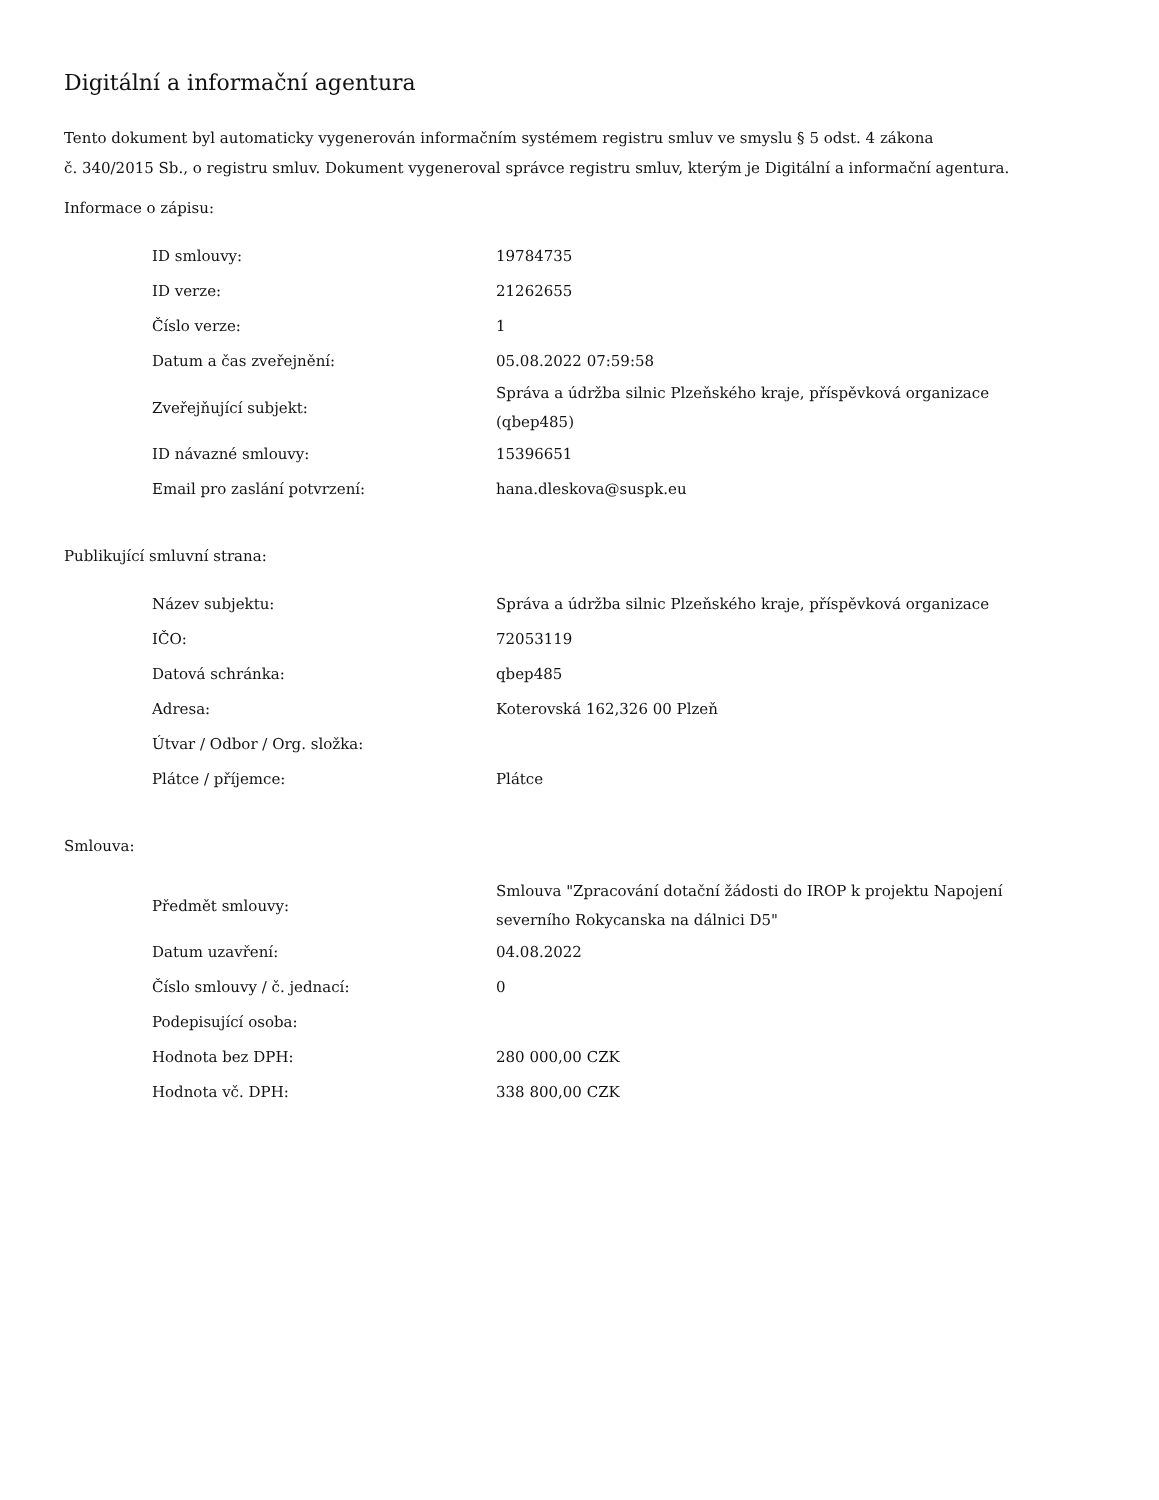Digitální a informační agentura
Tento dokument byl automaticky vygenerován informačním systémem registru smluv ve smyslu § 5 odst. 4 zákona
č. 340/2015 Sb., o registru smluv. Dokument vygeneroval správce registru smluv, kterým je Digitální a informační agentura.
Informace o zápisu:
| ID smlouvy: | 19784735 |
| ID verze: | 21262655 |
| Číslo verze: | 1 |
| Datum a čas zveřejnění: | 05.08.2022 07:59:58 |
| Zveřejňující subjekt: | Správa a údržba silnic Plzeňského kraje, příspěvková organizace (qbep485) |
| ID návazné smlouvy: | 15396651 |
| Email pro zaslání potvrzení: | hana.dleskova@suspk.eu |
Publikující smluvní strana:
| Název subjektu: | Správa a údržba silnic Plzeňského kraje, příspěvková organizace |
| IČO: | 72053119 |
| Datová schránka: | qbep485 |
| Adresa: | Koterovská 162,326 00 Plzeň |
| Útvar / Odbor / Org. složka: | |
| Plátce / příjemce: | Plátce |
Smlouva:
| Předmět smlouvy: | Smlouva "Zpracování dotační žádosti do IROP k projektu Napojení severního Rokycanska na dálnici D5" |
| Datum uzavření: | 04.08.2022 |
| Číslo smlouvy / č. jednací: | 0 |
| Podepisující osoba: | |
| Hodnota bez DPH: | 280 000,00 CZK |
| Hodnota vč. DPH: | 338 800,00 CZK |